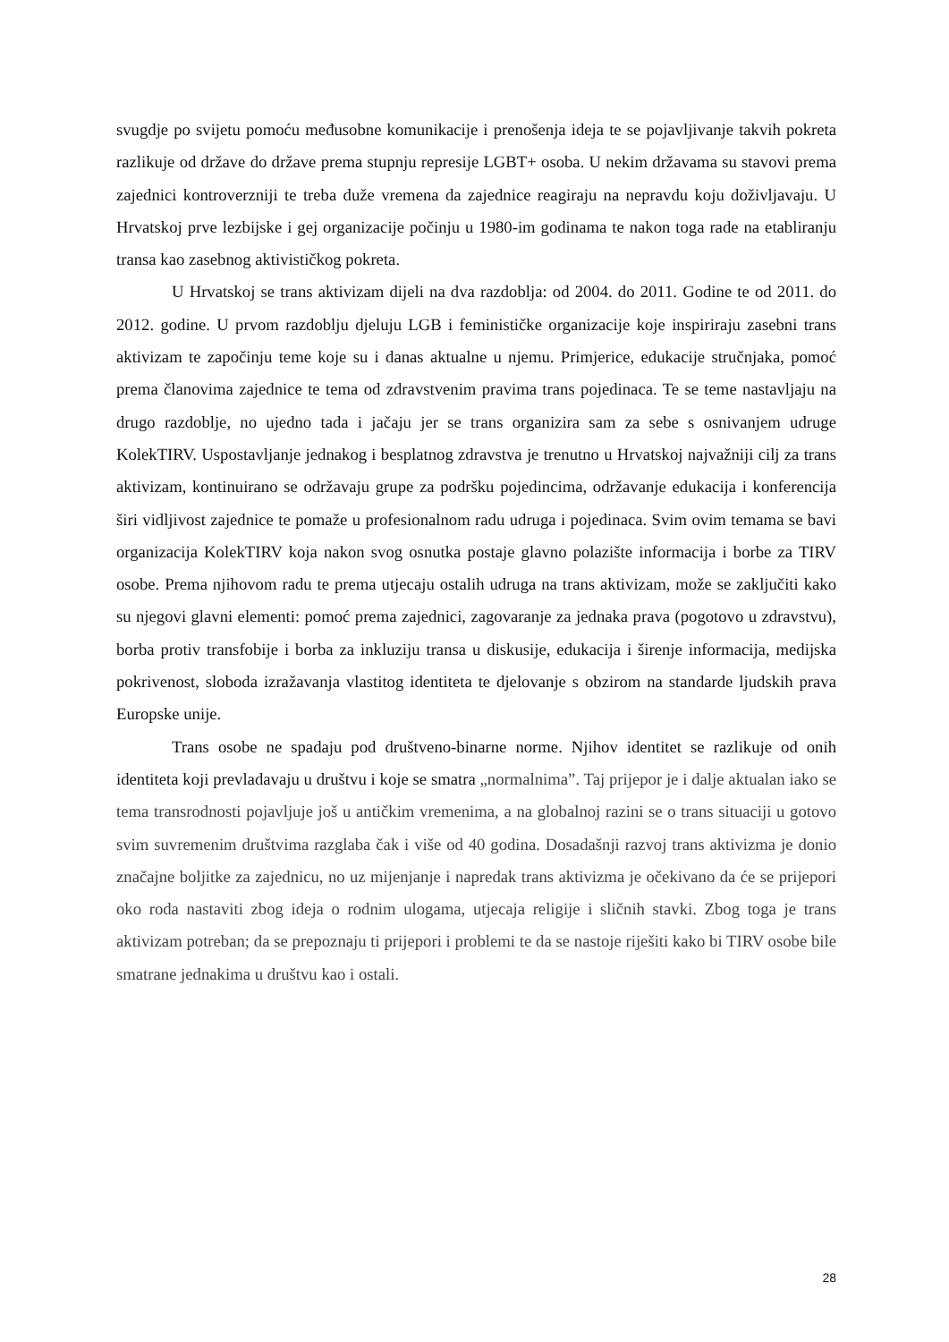svugdje po svijetu pomoću međusobne komunikacije i prenošenja ideja te se pojavljivanje takvih pokreta razlikuje od države do države prema stupnju represije LGBT+ osoba. U nekim državama su stavovi prema zajednici kontroverzniji te treba duže vremena da zajednice reagiraju na nepravdu koju doživljavaju. U Hrvatskoj prve lezbijske i gej organizacije počinju u 1980-im godinama te nakon toga rade na etabliranju transa kao zasebnog aktivističkog pokreta.
U Hrvatskoj se trans aktivizam dijeli na dva razdoblja: od 2004. do 2011. Godine te od 2011. do 2012. godine. U prvom razdoblju djeluju LGB i feminističke organizacije koje inspiriraju zasebni trans aktivizam te započinju teme koje su i danas aktualne u njemu. Primjerice, edukacije stručnjaka, pomoć prema članovima zajednice te tema od zdravstvenim pravima trans pojedinaca. Te se teme nastavljaju na drugo razdoblje, no ujedno tada i jačaju jer se trans organizira sam za sebe s osnivanjem udruge KolekTIRV. Uspostavljanje jednakog i besplatnog zdravstva je trenutno u Hrvatskoj najvažniji cilj za trans aktivizam, kontinuirano se održavaju grupe za podršku pojedincima, održavanje edukacija i konferencija širi vidljivost zajednice te pomaže u profesionalnom radu udruga i pojedinaca. Svim ovim temama se bavi organizacija KolekTIRV koja nakon svog osnutka postaje glavno polazište informacija i borbe za TIRV osobe. Prema njihovom radu te prema utjecaju ostalih udruga na trans aktivizam, može se zaključiti kako su njegovi glavni elementi: pomoć prema zajednici, zagovaranje za jednaka prava (pogotovo u zdravstvu), borba protiv transfobije i borba za inkluziju transa u diskusije, edukacija i širenje informacija, medijska pokrivenost, sloboda izražavanja vlastitog identiteta te djelovanje s obzirom na standarde ljudskih prava Europske unije.
Trans osobe ne spadaju pod društveno-binarne norme. Njihov identitet se razlikuje od onih identiteta koji prevladavaju u društvu i koje se smatra „normalnima”. Taj prijepor je i dalje aktualan iako se tema transrodnosti pojavljuje još u antičkim vremenima, a na globalnoj razini se o trans situaciji u gotovo svim suvremenim društvima razglaba čak i više od 40 godina. Dosadašnji razvoj trans aktivizma je donio značajne boljitke za zajednicu, no uz mijenjanje i napredak trans aktivizma je očekivano da će se prijepori oko roda nastaviti zbog ideja o rodnim ulogama, utjecaja religije i sličnih stavki. Zbog toga je trans aktivizam potreban; da se prepoznaju ti prijepori i problemi te da se nastoje riješiti kako bi TIRV osobe bile smatrane jednakima u društvu kao i ostali.
28